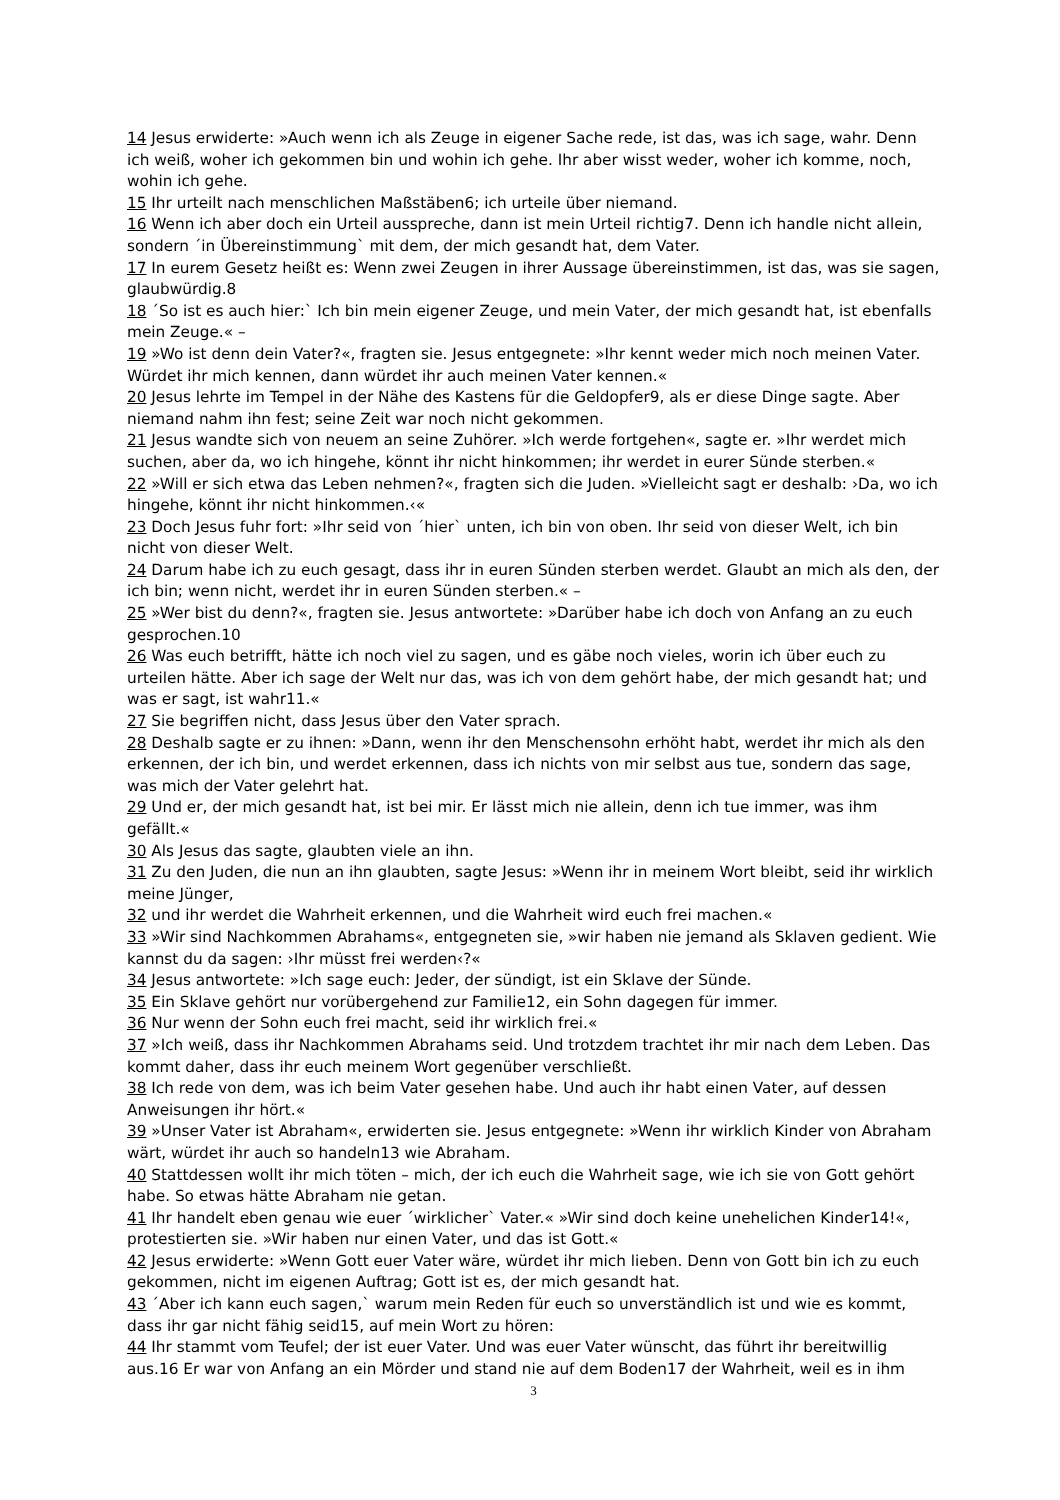14 Jesus erwiderte: »Auch wenn ich als Zeuge in eigener Sache rede, ist das, was ich sage, wahr. Denn ich weiß, woher ich gekommen bin und wohin ich gehe. Ihr aber wisst weder, woher ich komme, noch, wohin ich gehe.
15 Ihr urteilt nach menschlichen Maßstäben6; ich urteile über niemand.
16 Wenn ich aber doch ein Urteil ausspreche, dann ist mein Urteil richtig7. Denn ich handle nicht allein, sondern ´in Übereinstimmung` mit dem, der mich gesandt hat, dem Vater.
17 In eurem Gesetz heißt es: Wenn zwei Zeugen in ihrer Aussage übereinstimmen, ist das, was sie sagen, glaubwürdig.8
18 ´So ist es auch hier:` Ich bin mein eigener Zeuge, und mein Vater, der mich gesandt hat, ist ebenfalls mein Zeuge.« –
19 »Wo ist denn dein Vater?«, fragten sie. Jesus entgegnete: »Ihr kennt weder mich noch meinen Vater. Würdet ihr mich kennen, dann würdet ihr auch meinen Vater kennen.«
20 Jesus lehrte im Tempel in der Nähe des Kastens für die Geldopfer9, als er diese Dinge sagte. Aber niemand nahm ihn fest; seine Zeit war noch nicht gekommen.
21 Jesus wandte sich von neuem an seine Zuhörer. »Ich werde fortgehen«, sagte er. »Ihr werdet mich suchen, aber da, wo ich hingehe, könnt ihr nicht hinkommen; ihr werdet in eurer Sünde sterben.«
22 »Will er sich etwa das Leben nehmen?«, fragten sich die Juden. »Vielleicht sagt er deshalb: ›Da, wo ich hingehe, könnt ihr nicht hinkommen.‹«
23 Doch Jesus fuhr fort: »Ihr seid von ´hier` unten, ich bin von oben. Ihr seid von dieser Welt, ich bin nicht von dieser Welt.
24 Darum habe ich zu euch gesagt, dass ihr in euren Sünden sterben werdet. Glaubt an mich als den, der ich bin; wenn nicht, werdet ihr in euren Sünden sterben.« –
25 »Wer bist du denn?«, fragten sie. Jesus antwortete: »Darüber habe ich doch von Anfang an zu euch gesprochen.10
26 Was euch betrifft, hätte ich noch viel zu sagen, und es gäbe noch vieles, worin ich über euch zu urteilen hätte. Aber ich sage der Welt nur das, was ich von dem gehört habe, der mich gesandt hat; und was er sagt, ist wahr11.«
27 Sie begriffen nicht, dass Jesus über den Vater sprach.
28 Deshalb sagte er zu ihnen: »Dann, wenn ihr den Menschensohn erhöht habt, werdet ihr mich als den erkennen, der ich bin, und werdet erkennen, dass ich nichts von mir selbst aus tue, sondern das sage, was mich der Vater gelehrt hat.
29 Und er, der mich gesandt hat, ist bei mir. Er lässt mich nie allein, denn ich tue immer, was ihm gefällt.«
30 Als Jesus das sagte, glaubten viele an ihn.
31 Zu den Juden, die nun an ihn glaubten, sagte Jesus: »Wenn ihr in meinem Wort bleibt, seid ihr wirklich meine Jünger,
32 und ihr werdet die Wahrheit erkennen, und die Wahrheit wird euch frei machen.«
33 »Wir sind Nachkommen Abrahams«, entgegneten sie, »wir haben nie jemand als Sklaven gedient. Wie kannst du da sagen: ›Ihr müsst frei werden‹?«
34 Jesus antwortete: »Ich sage euch: Jeder, der sündigt, ist ein Sklave der Sünde.
35 Ein Sklave gehört nur vorübergehend zur Familie12, ein Sohn dagegen für immer.
36 Nur wenn der Sohn euch frei macht, seid ihr wirklich frei.«
37 »Ich weiß, dass ihr Nachkommen Abrahams seid. Und trotzdem trachtet ihr mir nach dem Leben. Das kommt daher, dass ihr euch meinem Wort gegenüber verschließt.
38 Ich rede von dem, was ich beim Vater gesehen habe. Und auch ihr habt einen Vater, auf dessen Anweisungen ihr hört.«
39 »Unser Vater ist Abraham«, erwiderten sie. Jesus entgegnete: »Wenn ihr wirklich Kinder von Abraham wärt, würdet ihr auch so handeln13 wie Abraham.
40 Stattdessen wollt ihr mich töten – mich, der ich euch die Wahrheit sage, wie ich sie von Gott gehört habe. So etwas hätte Abraham nie getan.
41 Ihr handelt eben genau wie euer ´wirklicher` Vater.« »Wir sind doch keine unehelichen Kinder14!«, protestierten sie. »Wir haben nur einen Vater, und das ist Gott.«
42 Jesus erwiderte: »Wenn Gott euer Vater wäre, würdet ihr mich lieben. Denn von Gott bin ich zu euch gekommen, nicht im eigenen Auftrag; Gott ist es, der mich gesandt hat.
43 ´Aber ich kann euch sagen,` warum mein Reden für euch so unverständlich ist und wie es kommt, dass ihr gar nicht fähig seid15, auf mein Wort zu hören:
44 Ihr stammt vom Teufel; der ist euer Vater. Und was euer Vater wünscht, das führt ihr bereitwillig aus.16 Er war von Anfang an ein Mörder und stand nie auf dem Boden17 der Wahrheit, weil es in ihm
3